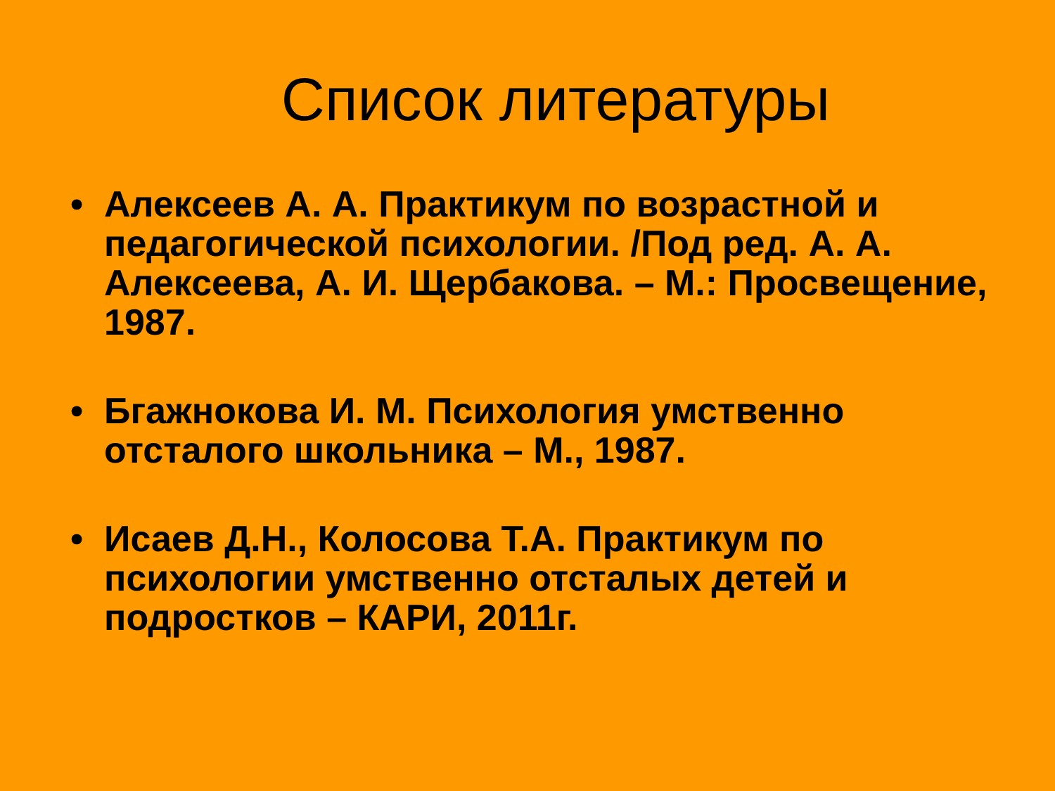Список литературы
• Алексеев А. А. Практикум по возрастной и педагогической психологии. /Под ред. А. А. Алексеева, А. И. Щербакова. – М.: Просвещение, 1987.
• Бгажнокова И. М. Психология умственно отсталого школьника – М., 1987.
• Исаев Д.Н., Колосова Т.А. Практикум по психологии умственно отсталых детей и подростков – КАРИ, 2011г.